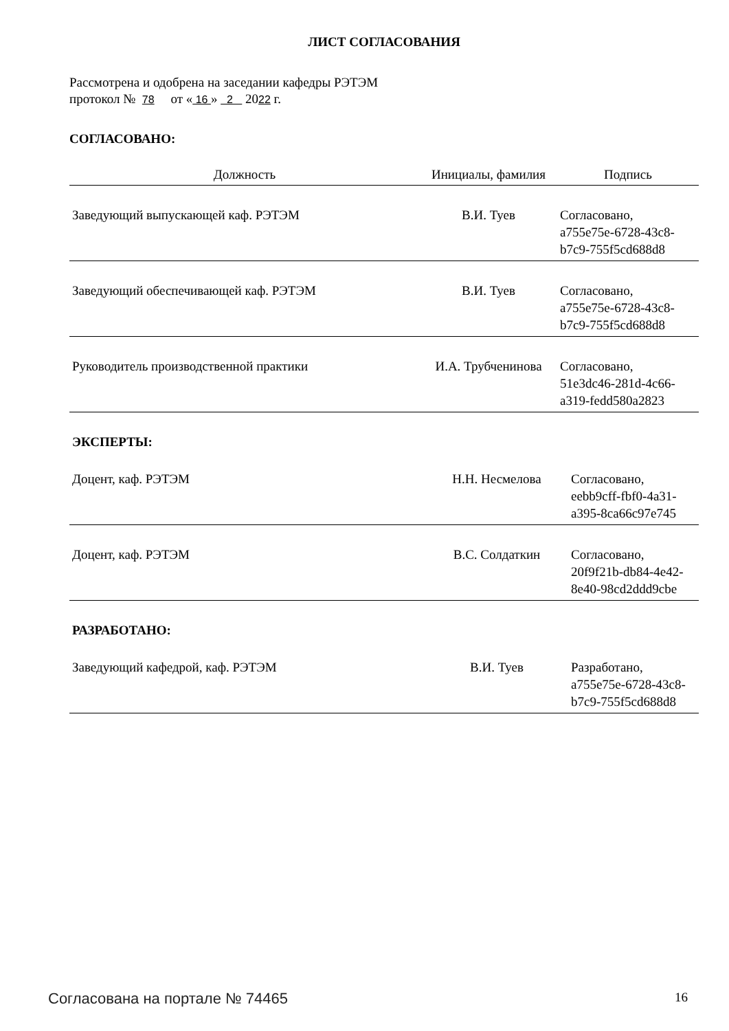ЛИСТ СОГЛАСОВАНИЯ
Рассмотрена и одобрена на заседании кафедры РЭТЭМ
протокол № 78 от « 16 » 2 2022 г.
СОГЛАСОВАНО:
| Должность | Инициалы, фамилия | Подпись |
| --- | --- | --- |
| Заведующий выпускающей каф. РЭТЭМ | В.И. Туев | Согласовано, a755e75e-6728-43c8- b7c9-755f5cd688d8 |
| Заведующий обеспечивающей каф. РЭТЭМ | В.И. Туев | Согласовано, a755e75e-6728-43c8- b7c9-755f5cd688d8 |
| Руководитель производственной практики | И.А. Трубченинова | Согласовано, 51e3dc46-281d-4c66- a319-fedd580a2823 |
ЭКСПЕРТЫ:
| Доцент, каф. РЭТЭМ | Н.Н. Несмелова | Согласовано, eebb9cff-fbf0-4a31- a395-8ca66c97e745 |
| Доцент, каф. РЭТЭМ | В.С. Солдаткин | Согласовано, 20f9f21b-db84-4e42- 8e40-98cd2ddd9cbe |
РАЗРАБОТАНО:
| Заведующий кафедрой, каф. РЭТЭМ | В.И. Туев | Разработано, a755e75e-6728-43c8- b7c9-755f5cd688d8 |
Согласована на портале № 74465 16